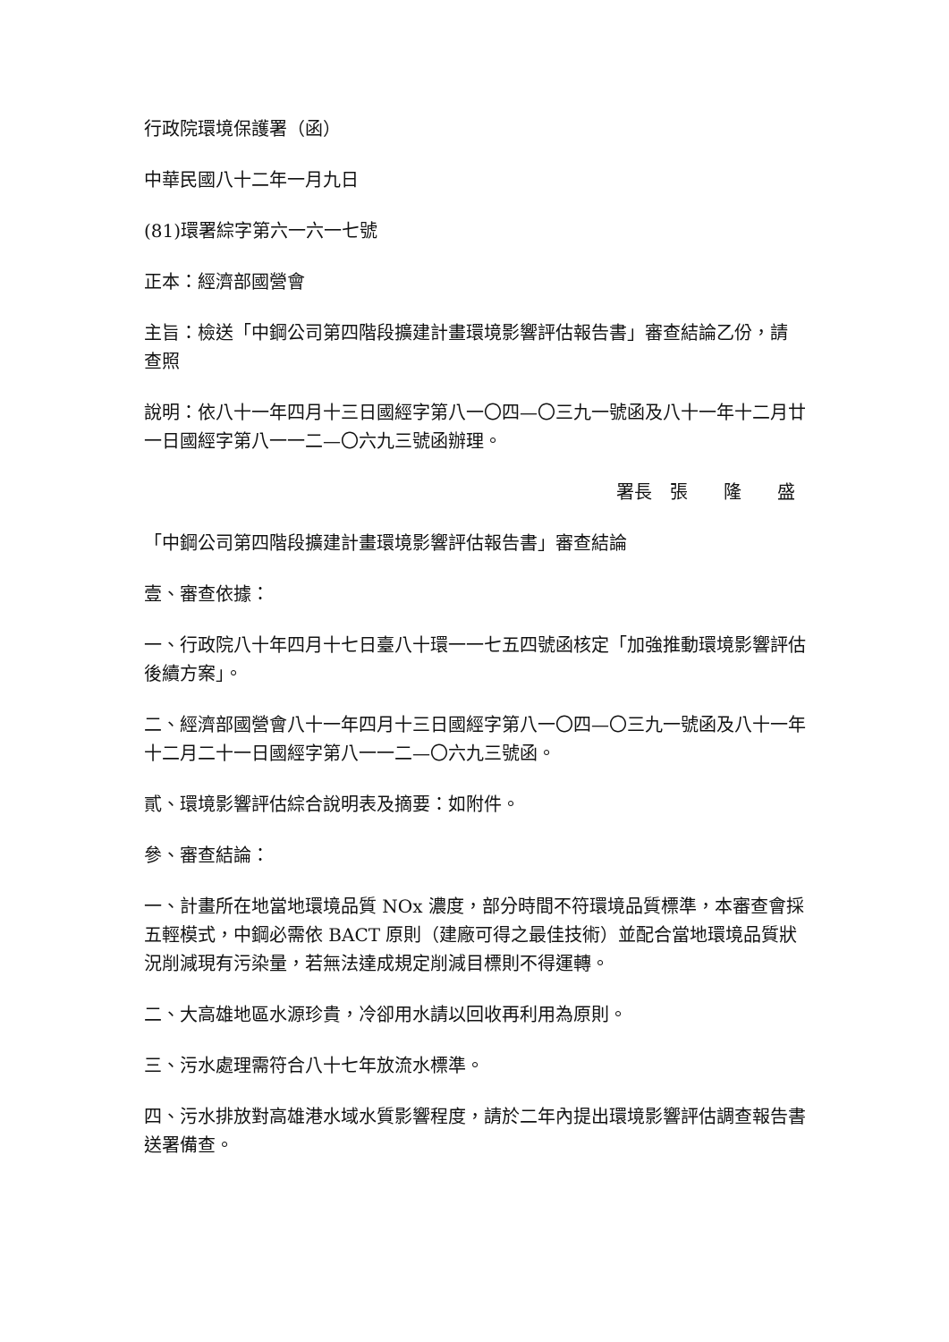行政院環境保護署（函）
中華民國八十二年一月九日
(81)環署綜字第六一六一七號
正本：經濟部國營會
主旨：檢送「中鋼公司第四階段擴建計畫環境影響評估報告書」審查結論乙份，請　查照
說明：依八十一年四月十三日國經字第八一〇四—〇三九一號函及八十一年十二月廿一日國經字第八一一二—〇六九三號函辦理。
署長　張　　隆　　盛
「中鋼公司第四階段擴建計畫環境影響評估報告書」審查結論
壹、審查依據：
一、行政院八十年四月十七日臺八十環一一七五四號函核定「加強推動環境影響評估後續方案」。
二、經濟部國營會八十一年四月十三日國經字第八一〇四—〇三九一號函及八十一年十二月二十一日國經字第八一一二—〇六九三號函。
貳、環境影響評估綜合說明表及摘要：如附件。
參、審查結論：
一、計畫所在地當地環境品質 NOx 濃度，部分時間不符環境品質標準，本審查會採五輕模式，中鋼必需依 BACT 原則（建廠可得之最佳技術）並配合當地環境品質狀況削減現有污染量，若無法達成規定削減目標則不得運轉。
二、大高雄地區水源珍貴，冷卻用水請以回收再利用為原則。
三、污水處理需符合八十七年放流水標準。
四、污水排放對高雄港水域水質影響程度，請於二年內提出環境影響評估調查報告書送署備查。